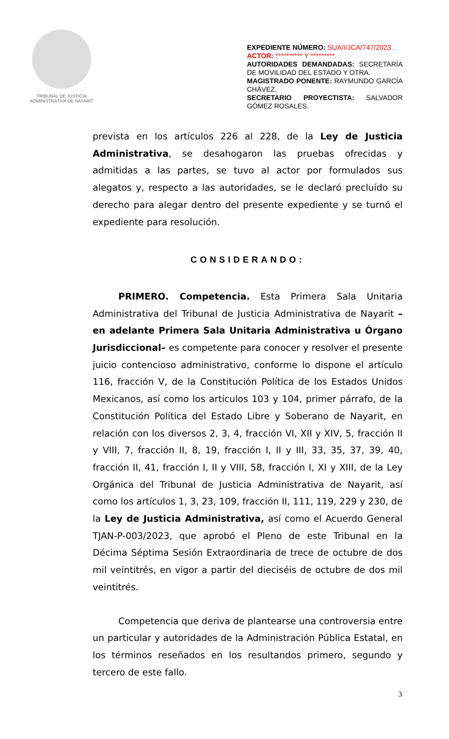TRIBUNAL DE JUSTICIA
ADMINISTRATIVA DE NAYARIT
EXPEDIENTE NÚMERO: SUA/I/JCA/747/2023.
ACTOR: ********** Y *********.
AUTORIDADES DEMANDADAS: SECRETARÍA DE MOVILIDAD DEL ESTADO Y OTRA.
MAGISTRADO PONENTE: RAYMUNDO GARCÍA CHÁVEZ.
SECRETARIO PROYECTISTA: SALVADOR GÓMEZ ROSALES.
prevista en los artículos 226 al 228, de la Ley de Justicia Administrativa, se desahogaron las pruebas ofrecidas y admitidas a las partes, se tuvo al actor por formulados sus alegatos y, respecto a las autoridades, se le declaró precluído su derecho para alegar dentro del presente expediente y se turnó el expediente para resolución.
CONSIDERANDO:
PRIMERO. Competencia. Esta Primera Sala Unitaria Administrativa del Tribunal de Justicia Administrativa de Nayarit –en adelante Primera Sala Unitaria Administrativa u Órgano Jurisdiccional– es competente para conocer y resolver el presente juicio contencioso administrativo, conforme lo dispone el artículo 116, fracción V, de la Constitución Política de los Estados Unidos Mexicanos, así como los artículos 103 y 104, primer párrafo, de la Constitución Política del Estado Libre y Soberano de Nayarit, en relación con los diversos 2, 3, 4, fracción VI, XII y XIV, 5, fracción II y VIII, 7, fracción II, 8, 19, fracción I, II y III, 33, 35, 37, 39, 40, fracción II, 41, fracción I, II y VIII, 58, fracción I, XI y XIII, de la Ley Orgánica del Tribunal de Justicia Administrativa de Nayarit, así como los artículos 1, 3, 23, 109, fracción II, 111, 119, 229 y 230, de la Ley de Justicia Administrativa, así como el Acuerdo General TJAN-P-003/2023, que aprobó el Pleno de este Tribunal en la Décima Séptima Sesión Extraordinaria de trece de octubre de dos mil veintitrés, en vigor a partir del dieciséis de octubre de dos mil veintitrés.
Competencia que deriva de plantearse una controversia entre un particular y autoridades de la Administración Pública Estatal, en los términos reseñados en los resultandos primero, segundo y tercero de este fallo.
3